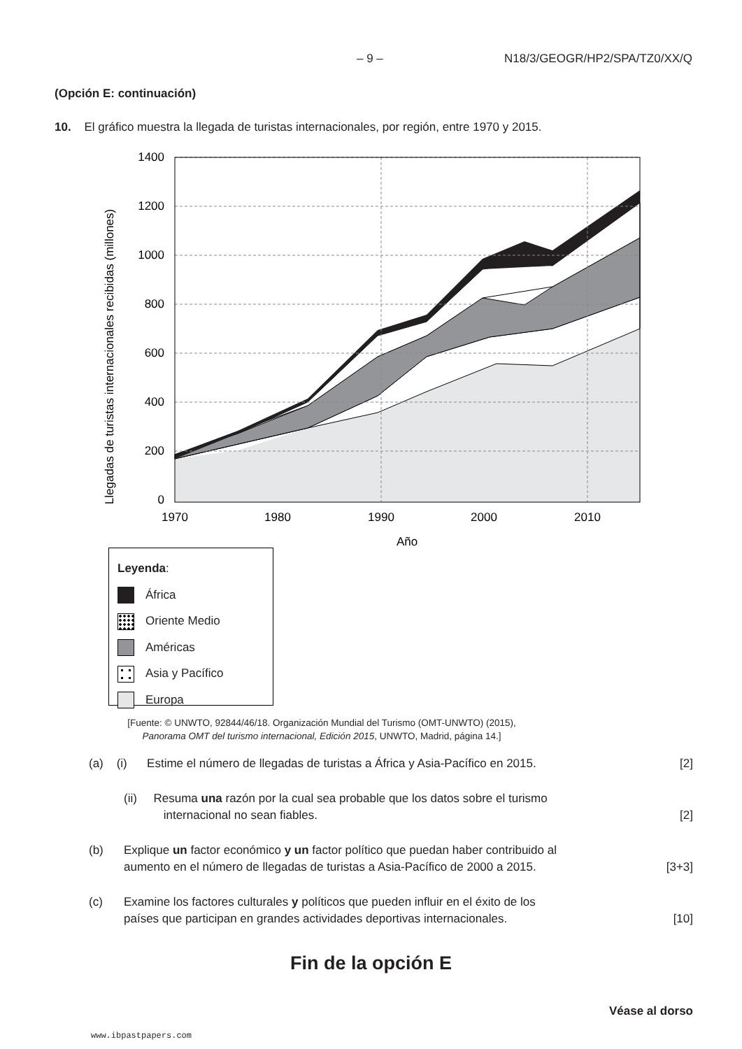– 9 – N18/3/GEOGR/HP2/SPA/TZ0/XX/Q
(Opción E: continuación)
10. El gráfico muestra la llegada de turistas internacionales, por región, entre 1970 y 2015.
Llegadas de turistas internacionales recibidas (millones)
1400
1200
1000
800
600
400
200
0
1970
1980
1990
2000
2010
Año
Leyenda:
África
Oriente Medio
Américas
Asia y Pacífico
Europa
[Fuente: © UNWTO, 92844/46/18. Organización Mundial del Turismo (OMT-UNWTO) (2015),
Panorama OMT del turismo internacional, Edición 2015, UNWTO, Madrid, página 14.]
(a) (i) Estime el número de llegadas de turistas a África y Asia-Pacífico en 2015. [2]
(ii) Resuma una razón por la cual sea probable que los datos sobre el turismo
internacional no sean fiables. [2]
(b) Explique un factor económico y un factor político que puedan haber contribuido al
aumento en el número de llegadas de turistas a Asia-Pacífico de 2000 a 2015. [3+3]
(c) Examine los factores culturales y políticos que pueden influir en el éxito de los
países que participan en grandes actividades deportivas internacionales. [10]
Fin de la opción E
Véase al dorso
www.ibpastpapers.com